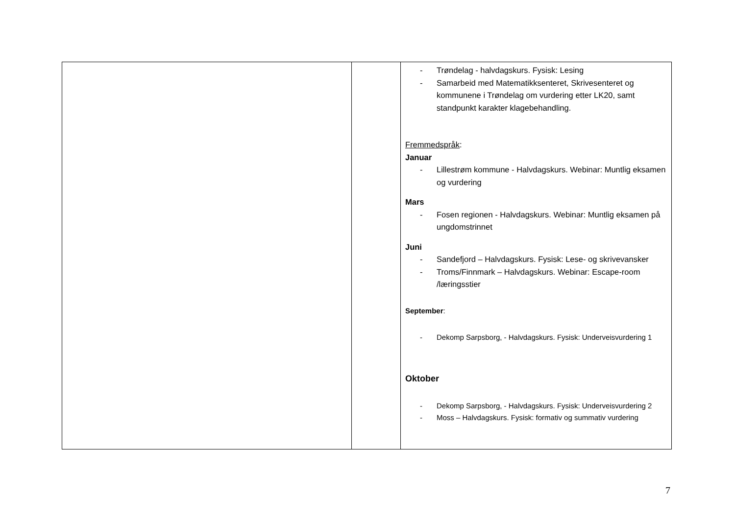| | | - Trøndelag - halvdagskurs. Fysisk: Lesing - Samarbeid med Matematikksenteret, Skrivesenteret og kommunene i Trøndelag om vurdering etter LK20, samt standpunkt karakter klagebehandling. Fremmedspråk : Januar - Lillestrøm kommune - Halvdagskurs. Webinar: Muntlig eksamen og vurdering Mars - Fosen regionen - Halvdagskurs. Webinar: Muntlig eksamen på ungdomstrinnet Juni - Sandefjord – Halvdagskurs. Fysisk: Lese- og skrivevansker - Troms/Finnmark – Halvdagskurs. Webinar: Escape-room /læringsstier September : - Dekomp Sarpsborg, - Halvdagskurs. Fysisk: Underveisvurdering 1 Oktober - Dekomp Sarpsborg, - Halvdagskurs. Fysisk: Underveisvurdering 2 - Moss – Halvdagskurs. Fysisk: formativ og summativ vurdering |
7